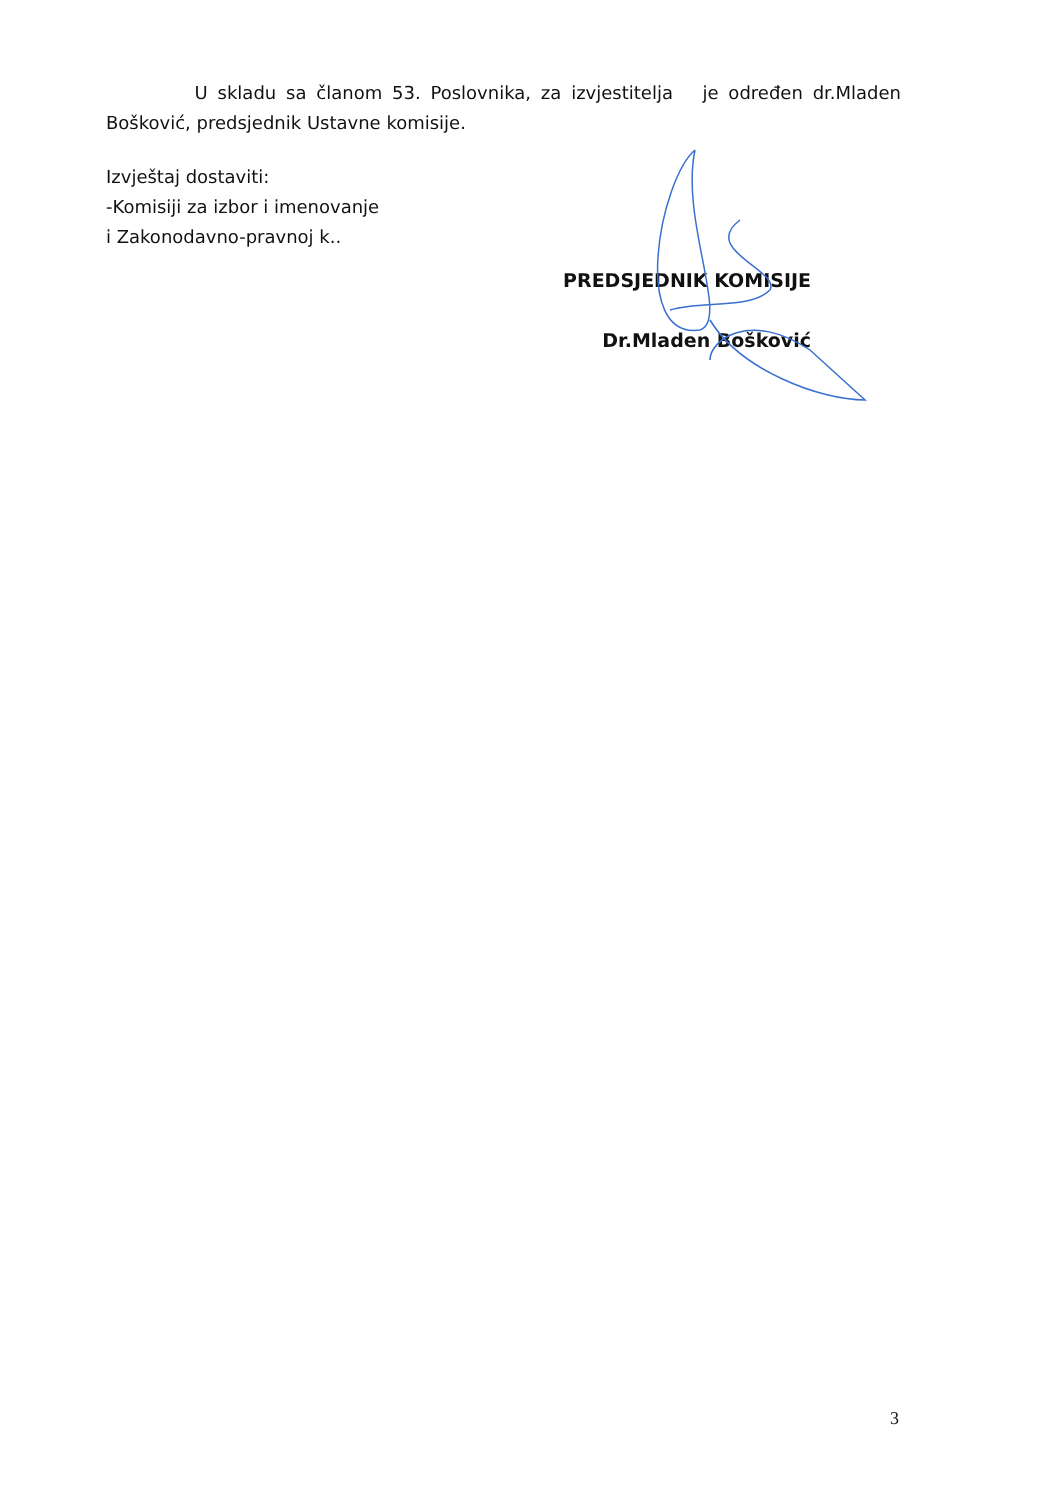U skladu sa članom 53. Poslovnika, za izvjestitelja je određen dr.Mladen Bošković, predsjednik Ustavne komisije.
Izvještaj dostaviti:
-Komisiji za izbor i imenovanje
i Zakonodavno-pravnoj k..
PREDSJEDNIK KOMISIJE
Dr.Mladen Bošković
3